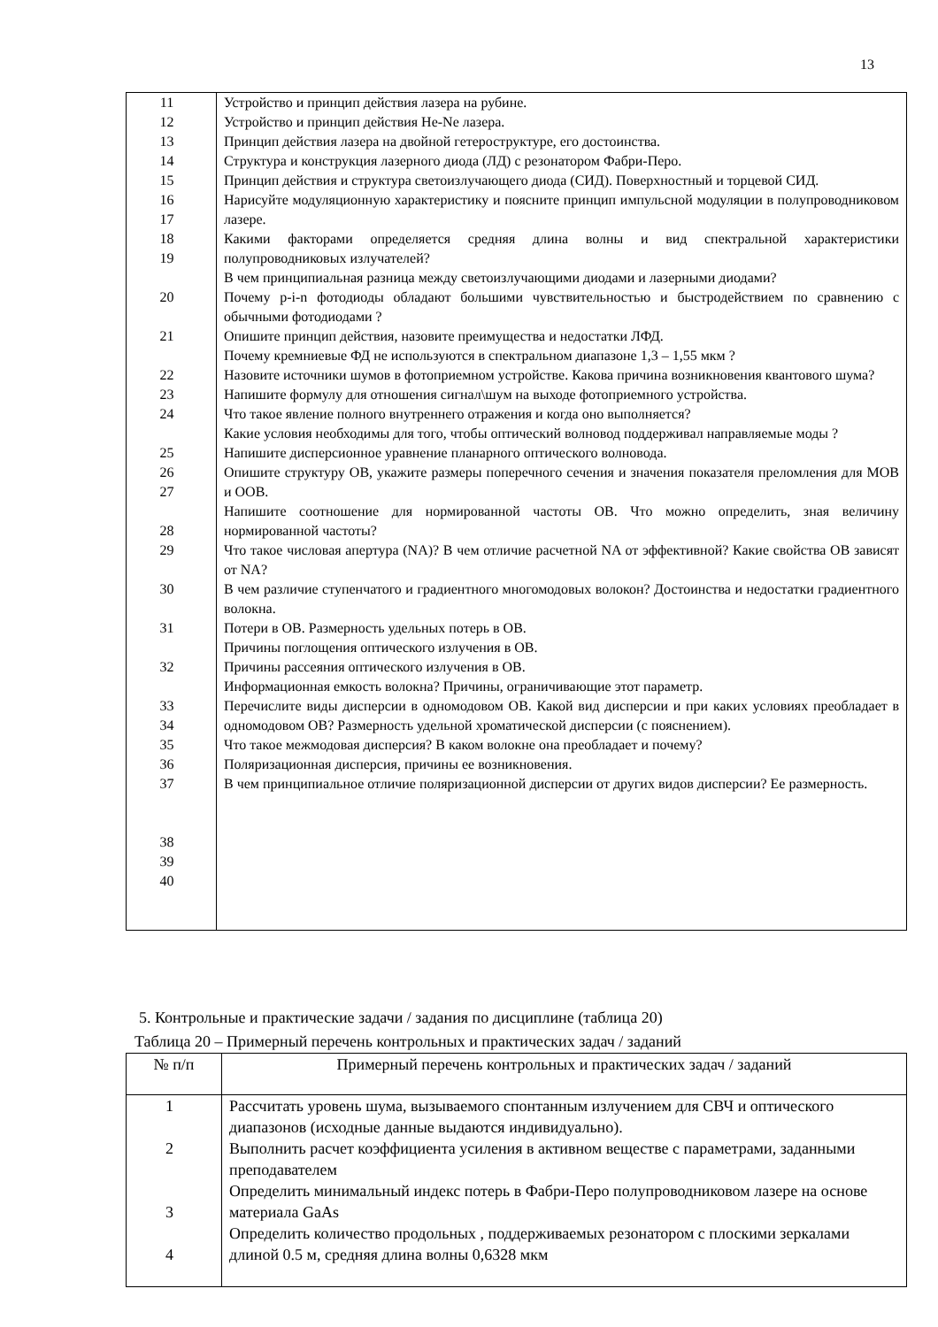13
| 11 12 13 14 15 16 17 18 19 20 21 22 23 24 25 26 27 28 29 30 31 32 33 34 35 36 37 38 39 40 | Устройство и принцип действия лазера на рубине. Устройство и принцип действия He-Ne лазера. Принцип действия лазера на двойной гетероструктуре, его достоинства. Структура и конструкция лазерного диода (ЛД) с резонатором Фабри-Перо. Принцип действия и структура светоизлучающего диода (СИД). Поверхностный и торцевой СИД. Нарисуйте модуляционную характеристику и поясните принцип импульсной модуляции в полупроводниковом лазере. Какими факторами определяется средняя длина волны и вид спектральной характеристики полупроводниковых излучателей? В чем принципиальная разница между светоизлучающими диодами и лазерными диодами? Почему p-i-n фотодиоды обладают большими чувствительностью и быстродействием по сравнению с обычными фотодиодами ? Опишите принцип действия, назовите преимущества и недостатки ЛФД. Почему кремниевые ФД не используются в спектральном диапазоне 1,3 – 1,55 мкм ? Назовите источники шумов в фотоприемном устройстве. Какова причина возникновения квантового шума? Напишите формулу для отношения сигнал\шум на выходе фотоприемного устройства. Что такое явление полного внутреннего отражения и когда оно выполняется? Какие условия необходимы для того, чтобы оптический волновод поддерживал направляемые моды ? Напишите дисперсионное уравнение планарного оптического волновода. Опишите структуру ОВ, укажите размеры поперечного сечения и значения показателя преломления для МОВ и ООВ. Напишите соотношение для нормированной частоты ОВ. Что можно определить, зная величину нормированной частоты? Что такое числовая апертура (NA)? В чем отличие расчетной NA от эффективной? Какие свойства ОВ зависят от NA? В чем различие ступенчатого и градиентного многомодовых волокон? Достоинства и недостатки градиентного волокна. Потери в ОВ. Размерность удельных потерь в ОВ. Причины поглощения оптического излучения в ОВ. Причины рассеяния оптического излучения в ОВ. Информационная емкость волокна? Причины, ограничивающие этот параметр. Перечислите виды дисперсии в одномодовом ОВ. Какой вид дисперсии и при каких условиях преобладает в одномодовом ОВ? Размерность удельной хроматической дисперсии (с пояснением). Что такое межмодовая дисперсия? В каком волокне она преобладает и почему? Поляризационная дисперсия, причины ее возникновения. В чем принципиальное отличие поляризационной дисперсии от других видов дисперсии? Ее размерность. |
5. Контрольные и практические задачи / задания по дисциплине (таблица 20)
Таблица 20 – Примерный перечень контрольных и практических задач / заданий
| № п/п | Примерный перечень контрольных и практических задач / заданий |
| --- | --- |
| 1 2 3 4 | Рассчитать уровень шума, вызываемого спонтанным излучением для СВЧ и оптического диапазонов (исходные данные выдаются индивидуально). Выполнить расчет коэффициента усиления в активном веществе с параметрами, заданными преподавателем Определить минимальный индекс потерь в Фабри-Перо полупроводниковом лазере на основе материала GaAs Определить количество продольных , поддерживаемых резонатором с плоскими зеркалами длиной 0.5 м, средняя длина волны 0,6328 мкм |